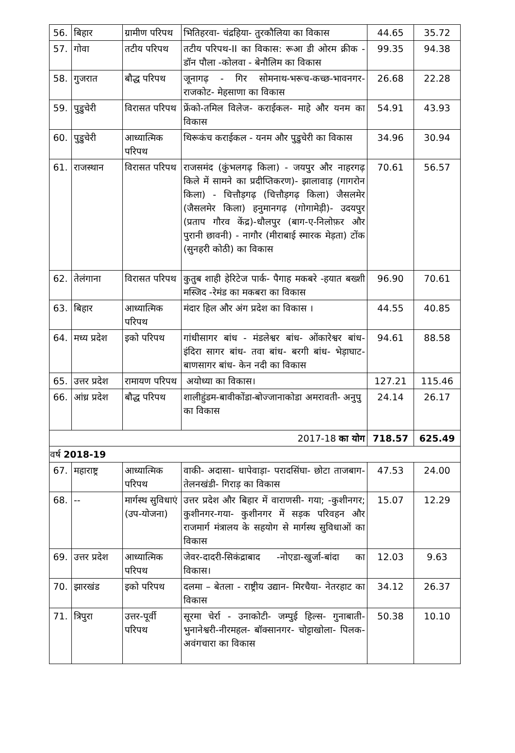| 56. | बिहार | ग्रामीण परिपथ | भितिहरवा- चंद्रहिया- तुरकौलिया का विकास | 44.65 | 35.72 |
| 57. | गोवा | तटीय परिपथ | तटीय परिपथ-II का विकास: रूआ डी ओरम क्रीक - डॉन पौला -कोलवा - बेनौलिम का विकास | 99.35 | 94.38 |
| 58. | गुजरात | बौद्ध परिपथ | जूनागढ़ - गिर सोमनाथ-भरूच-कच्छ-भावनगर- राजकोट- मेहसाणा का विकास | 26.68 | 22.28 |
| 59. | पुडुचेरी | विरासत परिपथ | फ्रेंको-तमिल विलेज- कराईकल- माहे और यनम का विकास | 54.91 | 43.93 |
| 60. | पुडुचेरी | आध्यात्मिक परिपथ | थिरूकंच कराईकल - यनम और पुडुचेरी का विकास | 34.96 | 30.94 |
| 61. | राजस्थान | विरासत परिपथ | राजसमंद (कुंभलगढ़ किला) - जयपुर और नाहरगढ़ किले में सामने का प्रदीप्तिकरण)- झालावाड़ (गागरोन किला) - चित्तौड़गढ़ (चित्तौड़गढ़ किला) जैसलमेर (जैसलमेर किला) हनुमानगढ़ (गोगामेड़ी)- उदयपुर (प्रताप गौरव केंद्र)-धौलपुर (बाग-ए-निलोफ़र और पुरानी छावनी) - नागौर (मीराबाई स्मारक मेड़ता) टोंक (सुनहरी कोठी) का विकास | 70.61 | 56.57 |
| 62. | तेलंगाना | विरासत परिपथ | कुतुब शाही हेरिटेज पार्क- पैगाह मकबरे -हयात बख्शी मस्जिद -रेमंड का मकबरा का विकास | 96.90 | 70.61 |
| 63. | बिहार | आध्यात्मिक परिपथ | मंदार हिल और अंग प्रदेश का विकास । | 44.55 | 40.85 |
| 64. | मध्य प्रदेश | इको परिपथ | गांधीसागर बांध - मंडलेश्वर बांध- ओंकारेश्वर बांध- इंदिरा सागर बांध- तवा बांध- बरगी बांध- भेड़ाघाट- बाणसागर बांध- केन नदी का विकास | 94.61 | 88.58 |
| 65. | उत्तर प्रदेश | रामायण परिपथ | अयोध्या का विकास। | 127.21 | 115.46 |
| 66. | आंध्र प्रदेश | बौद्ध परिपथ | शालीहुंडम-बावीकोंडा-बोज्जानाकोडा अमरावती- अनुपु का विकास | 24.14 | 26.17 |
| 2017-18 का योग | | | | 718.57 | 625.49 |
| वर्ष 2018-19 | | | | | |
| 67. | महाराष्ट्र | आध्यात्मिक परिपथ | वाकी- अदासा- धापेवाड़ा- परादसिंघा- छोटा ताजबाग- तेलनखंडी- गिराड़ का विकास | 47.53 | 24.00 |
| 68. | -- | मार्गस्थ सुविधाएं (उप-योजना) | उत्तर प्रदेश और बिहार में वाराणसी- गया; -कुशीनगर; कुशीनगर-गया- कुशीनगर में सड़क परिवहन और राजमार्ग मंत्रालय के सहयोग से मार्गस्थ सुविधाओं का विकास | 15.07 | 12.29 |
| 69. | उत्तर प्रदेश | आध्यात्मिक परिपथ | जेवर-दादरी-सिकंद्राबाद -नोएडा-खुर्जा-बांदा का विकास। | 12.03 | 9.63 |
| 70. | झारखंड | इको परिपथ | दलमा – बेतला - राष्ट्रीय उद्यान- मिरचैया- नेतरहाट का विकास | 34.12 | 26.37 |
| 71. | त्रिपुरा | उत्तर-पूर्वी परिपथ | सूरमा चेर्रा - उनाकोटी- जम्पुई हिल्स- गुनाबाती-भुनानेश्वरी-नीरमहल- बॉक्सानगर- चोट्टाखोला- पिलक- अवंगचारा का विकास | 50.38 | 10.10 |